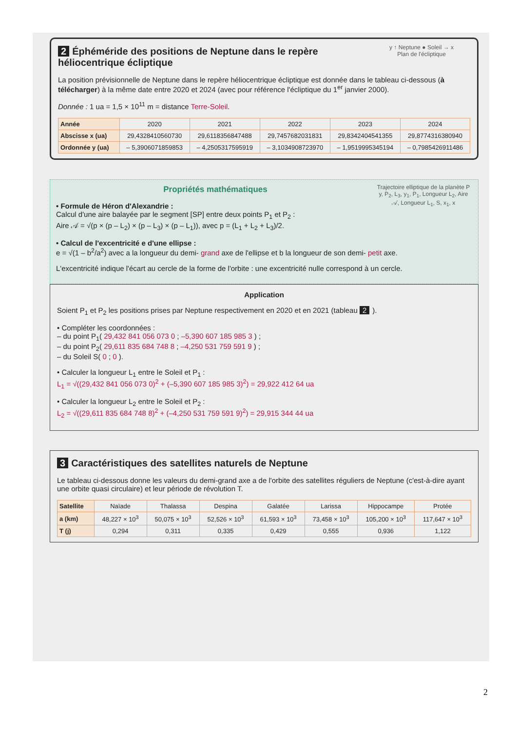y ↑ Neptune ● Soleil → x
Plan de l'écliptique
2 Éphéméride des positions de Neptune dans le repère héliocentrique écliptique
La position prévisionnelle de Neptune dans le repère héliocentrique écliptique est donnée dans le tableau ci-dessous (à télécharger) à la même date entre 2020 et 2024 (avec pour référence l'écliptique du 1<sup>er</sup> janvier 2000).
Donnée : 1 ua = 1,5 × 10<sup>11</sup> m = distance Terre-Soleil.
| Année | 2020 | 2021 | 2022 | 2023 | 2024 |
| Abscisse x (ua) | 29,4328410560730 | 29,6118356847488 | 29,7457682031831 | 29,8342404541355 | 29,8774316380940 |
| Ordonnée y (ua) | – 5,3906071859853 | – 4,2505317595919 | – 3,1034908723970 | – 1,9519995345194 | – 0,7985426911486 |
Trajectoire elliptique de la planète P
y, P<sub>2</sub>, L<sub>3</sub>, y<sub>1</sub>, P<sub>1</sub>, Longueur L<sub>2</sub>, Aire 𝒜, Longueur L<sub>1</sub>, S, x<sub>1</sub>, x
Propriétés mathématiques
• Formule de Héron d'Alexandrie :
Calcul d'une aire balayée par le segment [SP] entre deux points P<sub>1</sub> et P<sub>2</sub> :
Aire 𝒜 = √(p × (p – L<sub>2</sub>) × (p – L<sub>3</sub>) × (p – L<sub>1</sub>)), avec p = (L<sub>1</sub> + L<sub>2</sub> + L<sub>3</sub>)/2.
• Calcul de l'excentricité e d'une ellipse :
e = √(1 – b<sup>2</sup>/a<sup>2</sup>) avec a la longueur du demi- grand axe de l'ellipse et b la longueur de son demi- petit axe.
L'excentricité indique l'écart au cercle de la forme de l'orbite : une excentricité nulle correspond à un cercle.
Application
Soient P<sub>1</sub> et P<sub>2</sub> les positions prises par Neptune respectivement en 2020 et en 2021 (tableau 2).
• Compléter les coordonnées :
– du point P<sub>1</sub>( 29,432 841 056 073 0 ; –5,390 607 185 985 3 ) ;
– du point P<sub>2</sub>( 29,611 835 684 748 8 ; –4,250 531 759 591 9 ) ;
– du Soleil S( 0 ; 0 ).
• Calculer la longueur L<sub>1</sub> entre le Soleil et P<sub>1</sub> :
L<sub>1</sub> = √((29,432 841 056 073 0)<sup>2</sup> + (–5,390 607 185 985 3)<sup>2</sup>) = 29,922 412 64 ua
• Calculer la longueur L<sub>2</sub> entre le Soleil et P<sub>2</sub> :
L<sub>2</sub> = √((29,611 835 684 748 8)<sup>2</sup> + (–4,250 531 759 591 9)<sup>2</sup>) = 29,915 344 44 ua
3 Caractéristiques des satellites naturels de Neptune
Le tableau ci-dessous donne les valeurs du demi-grand axe a de l'orbite des satellites réguliers de Neptune (c'est-à-dire ayant une orbite quasi circulaire) et leur période de révolution T.
| Satellite | Naïade | Thalassa | Despina | Galatée | Larissa | Hippocampe | Protée |
| a (km) | 48,227 × 10<sup>3</sup> | 50,075 × 10<sup>3</sup> | 52,526 × 10<sup>3</sup> | 61,593 × 10<sup>3</sup> | 73,458 × 10<sup>3</sup> | 105,200 × 10<sup>3</sup> | 117,647 × 10<sup>3</sup> |
| T (j) | 0,294 | 0,311 | 0,335 | 0,429 | 0,555 | 0,936 | 1,122 |
2